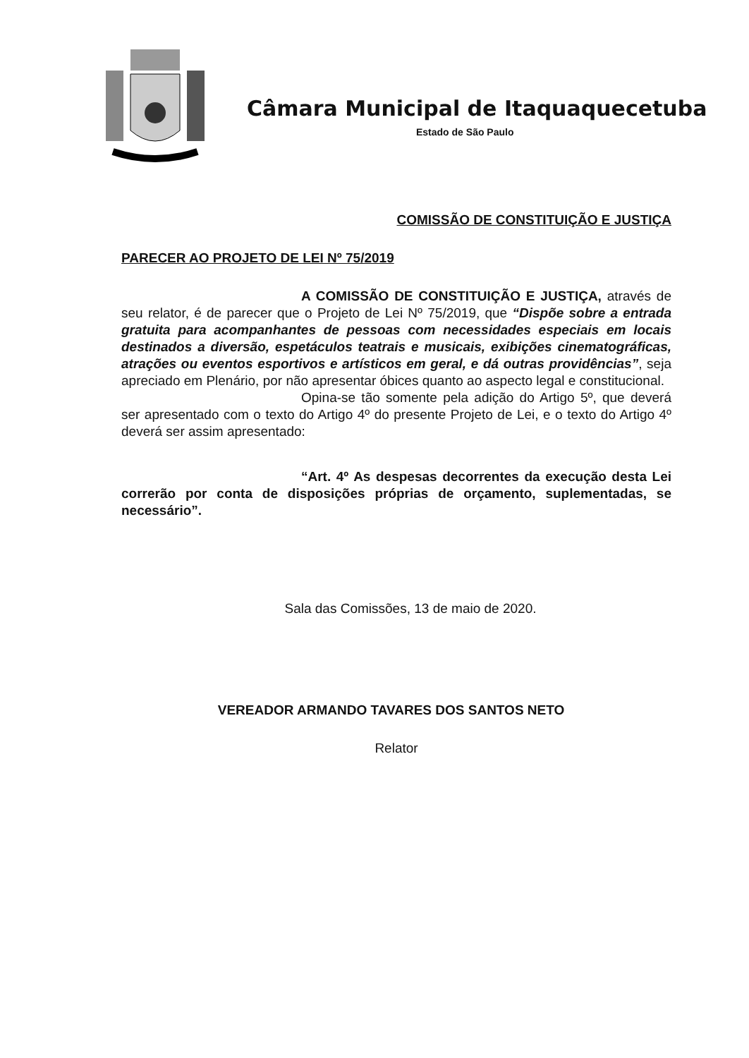Câmara Municipal de Itaquaquecetuba
Estado de São Paulo
COMISSÃO DE CONSTITUIÇÃO E JUSTIÇA
PARECER AO PROJETO DE LEI Nº 75/2019
A COMISSÃO DE CONSTITUIÇÃO E JUSTIÇA, através de seu relator, é de parecer que o Projeto de Lei Nº 75/2019, que “Dispõe sobre a entrada gratuita para acompanhantes de pessoas com necessidades especiais em locais destinados a diversão, espetáculos teatrais e musicais, exibições cinematográficas, atrações ou eventos esportivos e artísticos em geral, e dá outras providências”, seja apreciado em Plenário, por não apresentar óbices quanto ao aspecto legal e constitucional.
Opina-se tão somente pela adição do Artigo 5º, que deverá ser apresentado com o texto do Artigo 4º do presente Projeto de Lei, e o texto do Artigo 4º deverá ser assim apresentado:
“Art. 4º As despesas decorrentes da execução desta Lei correrão por conta de disposições próprias de orçamento, suplementadas, se necessário”.
Sala das Comissões, 13 de maio de 2020.
VEREADOR ARMANDO TAVARES DOS SANTOS NETO
Relator